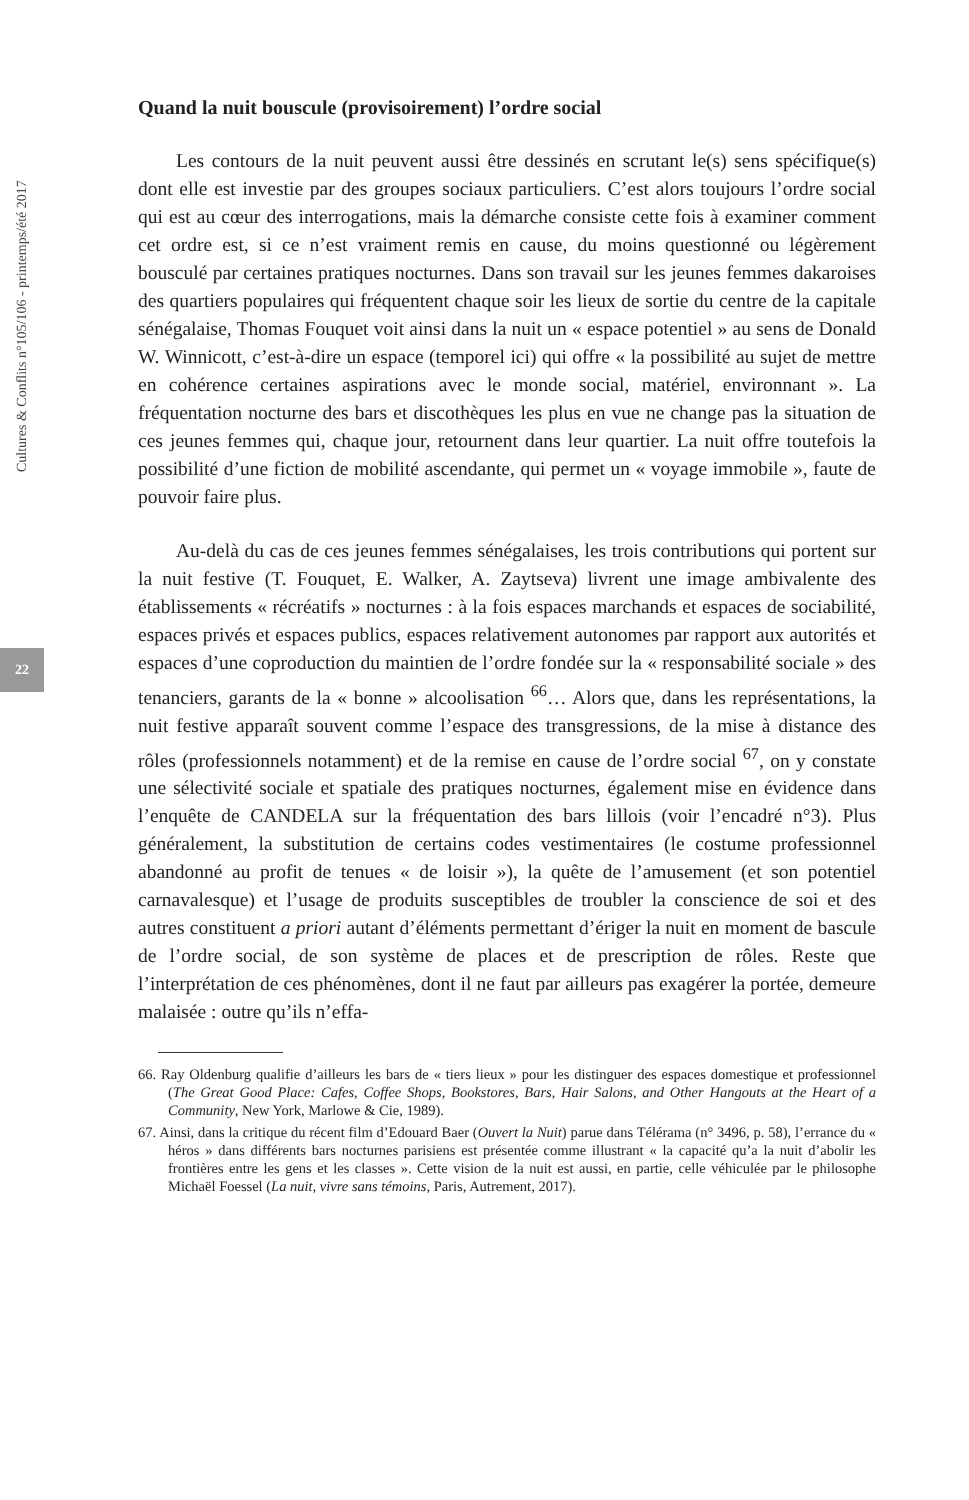Cultures & Conflits n°105/106 - printemps/été 2017
22
Quand la nuit bouscule (provisoirement) l’ordre social
Les contours de la nuit peuvent aussi être dessinés en scrutant le(s) sens spécifique(s) dont elle est investie par des groupes sociaux particuliers. C’est alors toujours l’ordre social qui est au cœur des interrogations, mais la démarche consiste cette fois à examiner comment cet ordre est, si ce n’est vraiment remis en cause, du moins questionné ou légèrement bousculé par certaines pratiques nocturnes. Dans son travail sur les jeunes femmes dakaroises des quartiers populaires qui fréquentent chaque soir les lieux de sortie du centre de la capitale sénégalaise, Thomas Fouquet voit ainsi dans la nuit un « espace potentiel » au sens de Donald W. Winnicott, c’est-à-dire un espace (temporel ici) qui offre « la possibilité au sujet de mettre en cohérence certaines aspirations avec le monde social, matériel, environnant ». La fréquentation nocturne des bars et discothèques les plus en vue ne change pas la situation de ces jeunes femmes qui, chaque jour, retournent dans leur quartier. La nuit offre toutefois la possibilité d’une fiction de mobilité ascendante, qui permet un « voyage immobile », faute de pouvoir faire plus.
Au-delà du cas de ces jeunes femmes sénégalaises, les trois contributions qui portent sur la nuit festive (T. Fouquet, E. Walker, A. Zaytseva) livrent une image ambivalente des établissements « récréatifs » nocturnes : à la fois espaces marchands et espaces de sociabilité, espaces privés et espaces publics, espaces relativement autonomes par rapport aux autorités et espaces d’une coproduction du maintien de l’ordre fondée sur la « responsabilité sociale » des tenanciers, garants de la « bonne » alcoolisation <sup>66</sup>… Alors que, dans les représentations, la nuit festive apparaît souvent comme l’espace des transgressions, de la mise à distance des rôles (professionnels notamment) et de la remise en cause de l’ordre social <sup>67</sup>, on y constate une sélectivité sociale et spatiale des pratiques nocturnes, également mise en évidence dans l’enquête de CANDELA sur la fréquentation des bars lillois (voir l’encadré n°3). Plus généralement, la substitution de certains codes vestimentaires (le costume professionnel abandonné au profit de tenues « de loisir »), la quête de l’amusement (et son potentiel carnavalesque) et l’usage de produits susceptibles de troubler la conscience de soi et des autres constituent a priori autant d’éléments permettant d’ériger la nuit en moment de bascule de l’ordre social, de son système de places et de prescription de rôles. Reste que l’interprétation de ces phénomènes, dont il ne faut par ailleurs pas exagérer la portée, demeure malaisée : outre qu’ils n’effa-
66. Ray Oldenburg qualifie d’ailleurs les bars de « tiers lieux » pour les distinguer des espaces domestique et professionnel (The Great Good Place: Cafes, Coffee Shops, Bookstores, Bars, Hair Salons, and Other Hangouts at the Heart of a Community, New York, Marlowe & Cie, 1989).
67. Ainsi, dans la critique du récent film d’Edouard Baer (Ouvert la Nuit) parue dans Télérama (n° 3496, p. 58), l’errance du « héros » dans différents bars nocturnes parisiens est présentée comme illustrant « la capacité qu’a la nuit d’abolir les frontières entre les gens et les classes ». Cette vision de la nuit est aussi, en partie, celle véhiculée par le philosophe Michaël Foessel (La nuit, vivre sans témoins, Paris, Autrement, 2017).